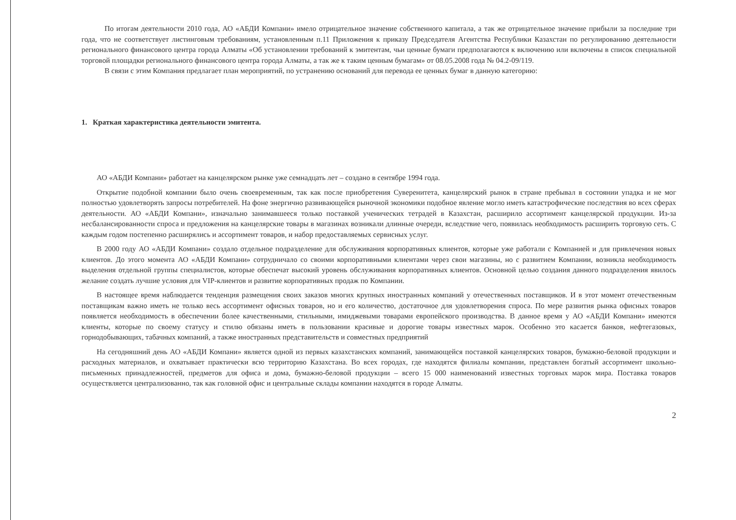По итогам деятельности 2010 года, АО «АБДИ Компани» имело отрицательное значение собственного капитала, а так же отрицательное значение прибыли за последние три года, что не соответствует листинговым требованиям, установленным п.11 Приложения к приказу Председателя Агентства Республики Казахстан по регулированию деятельности регионального финансового центра города Алматы «Об установлении требований к эмитентам, чьи ценные бумаги предполагаются к включению или включены в список специальной торговой площадки регионального финансового центра города Алматы, а так же к таким ценным бумагам» от 08.05.2008 года № 04.2-09/119.
В связи с этим Компания предлагает план мероприятий, по устранению оснований для перевода ее ценных бумаг в данную категорию:
1. Краткая характеристика деятельности эмитента.
АО «АБДИ Компани» работает на канцелярском рынке уже семнадцать лет – создано в сентябре 1994 года.
Открытие подобной компании было очень своевременным, так как после приобретения Суверенитета, канцелярский рынок в стране пребывал в состоянии упадка и не мог полностью удовлетворять запросы потребителей. На фоне энергично развивающейся рыночной экономики подобное явление могло иметь катастрофические последствия во всех сферах деятельности. АО «АБДИ Компани», изначально занимавшееся только поставкой ученических тетрадей в Казахстан, расширило ассортимент канцелярской продукции. Из-за несбалансированности спроса и предложения на канцелярские товары в магазинах возникали длинные очереди, вследствие чего, появилась необходимость расширить торговую сеть. С каждым годом постепенно расширялись и ассортимент товаров, и набор предоставляемых сервисных услуг.
В 2000 году АО «АБДИ Компани» создало отдельное подразделение для обслуживания корпоративных клиентов, которые уже работали с Компанией и для привлечения новых клиентов. До этого момента АО «АБДИ Компани» сотрудничало со своими корпоративными клиентами через свои магазины, но с развитием Компании, возникла необходимость выделения отдельной группы специалистов, которые обеспечат высокий уровень обслуживания корпоративных клиентов. Основной целью создания данного подразделения явилось желание создать лучшие условия для VIP-клиентов и развитие корпоративных продаж по Компании.
В настоящее время наблюдается тенденция размещения своих заказов многих крупных иностранных компаний у отечественных поставщиков. И в этот момент отечественным поставщикам важно иметь не только весь ассортимент офисных товаров, но и его количество, достаточное для удовлетворения спроса. По мере развития рынка офисных товаров появляется необходимость в обеспечении более качественными, стильными, имиджевыми товарами европейского производства. В данное время у АО «АБДИ Компани» имеются клиенты, которые по своему статусу и стилю обязаны иметь в пользовании красивые и дорогие товары известных марок. Особенно это касается банков, нефтегазовых, горнодобывающих, табачных компаний, а также иностранных представительств и совместных предприятий
На сегодняшний день АО «АБДИ Компани» является одной из первых казахстанских компаний, занимающейся поставкой канцелярских товаров, бумажно-беловой продукции и расходных материалов, и охватывает практически всю территорию Казахстана. Во всех городах, где находятся филиалы компании, представлен богатый ассортимент школьно-письменных принадлежностей, предметов для офиса и дома, бумажно-беловой продукции – всего 15 000 наименований известных торговых марок мира. Поставка товаров осуществляется централизованно, так как головной офис и центральные склады компании находятся в городе Алматы.
2